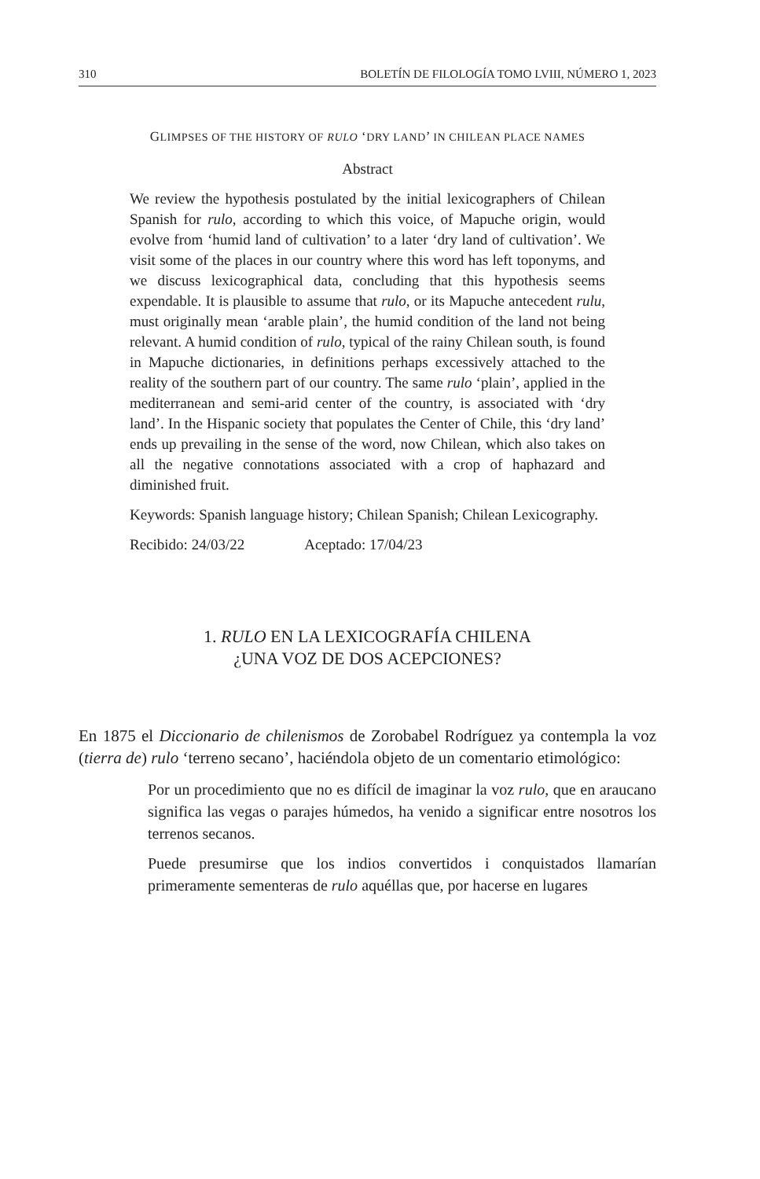310 BOLETÍN DE FILOLOGÍA TOMO LVIII, NÚMERO 1, 2023
GLIMPSES OF THE HISTORY OF RULO ‘DRY LAND’ IN CHILEAN PLACE NAMES
Abstract
We review the hypothesis postulated by the initial lexicographers of Chilean Spanish for rulo, according to which this voice, of Mapuche origin, would evolve from ‘humid land of cultivation’ to a later ‘dry land of cultivation’. We visit some of the places in our country where this word has left toponyms, and we discuss lexicographical data, concluding that this hypothesis seems expendable. It is plausible to assume that rulo, or its Mapuche antecedent rulu, must originally mean ‘arable plain’, the humid condition of the land not being relevant. A humid condition of rulo, typical of the rainy Chilean south, is found in Mapuche dictionaries, in definitions perhaps excessively attached to the reality of the southern part of our country. The same rulo ‘plain’, applied in the mediterranean and semi-arid center of the country, is associated with ‘dry land’. In the Hispanic society that populates the Center of Chile, this ‘dry land’ ends up prevailing in the sense of the word, now Chilean, which also takes on all the negative connotations associated with a crop of haphazard and diminished fruit.
Keywords: Spanish language history; Chilean Spanish; Chilean Lexicography.
Recibido: 24/03/22 Aceptado: 17/04/23
1. RULO EN LA LEXICOGRAFÍA CHILENA
¿UNA VOZ DE DOS ACEPCIONES?
En 1875 el Diccionario de chilenismos de Zorobabel Rodríguez ya contempla la voz (tierra de) rulo ‘terreno secano’, haciéndola objeto de un comentario etimológico:
Por un procedimiento que no es difícil de imaginar la voz rulo, que en araucano significa las vegas o parajes húmedos, ha venido a significar entre nosotros los terrenos secanos.
Puede presumirse que los indios convertidos i conquistados llamarían primeramente sementeras de rulo aquéllas que, por hacerse en lugares